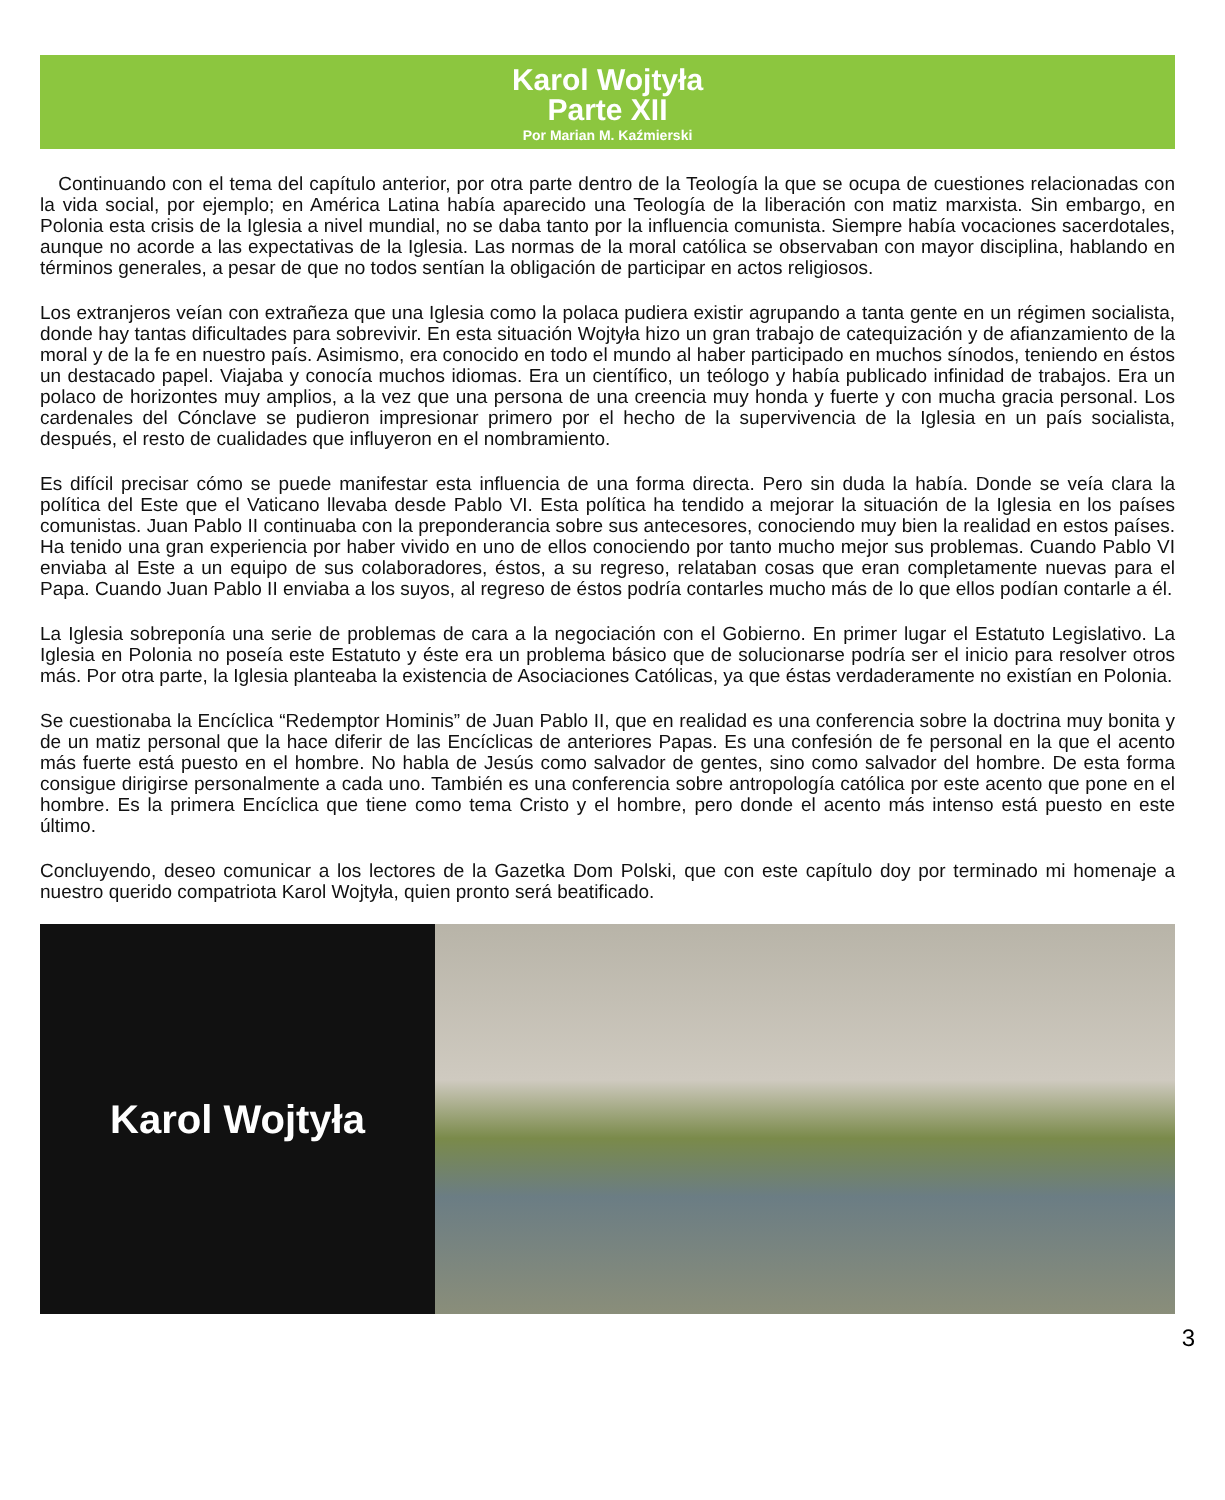Karol Wojtyła
Parte XII
Por Marian M. Kaźmierski
Continuando con el tema del capítulo anterior, por otra parte dentro de la Teología la que se ocupa de cuestiones relacionadas con la vida social, por ejemplo; en América Latina había aparecido una Teología de la liberación con matiz marxista. Sin embargo, en Polonia esta crisis de la Iglesia a nivel mundial, no se daba tanto por la influencia comunista. Siempre había vocaciones sacerdotales, aunque no acorde a las expectativas de la Iglesia. Las normas de la moral católica se observaban con mayor disciplina, hablando en términos generales, a pesar de que no todos sentían la obligación de participar en actos religiosos.
Los extranjeros veían con extrañeza que una Iglesia como la polaca pudiera existir agrupando a tanta gente en un régimen socialista, donde hay tantas dificultades para sobrevivir. En esta situación Wojtyła hizo un gran trabajo de catequización y de afianzamiento de la moral y de la fe en nuestro país. Asimismo, era conocido en todo el mundo al haber participado en muchos sínodos, teniendo en éstos un destacado papel. Viajaba y conocía muchos idiomas. Era un científico, un teólogo y había publicado infinidad de trabajos. Era un polaco de horizontes muy amplios, a la vez que una persona de una creencia muy honda y fuerte y con mucha gracia personal. Los cardenales del Cónclave se pudieron impresionar primero por el hecho de la supervivencia de la Iglesia en un país socialista, después, el resto de cualidades que influyeron en el nombramiento.
Es difícil precisar cómo se puede manifestar esta influencia de una forma directa. Pero sin duda la había. Donde se veía clara la política del Este que el Vaticano llevaba desde Pablo VI. Esta política ha tendido a mejorar la situación de la Iglesia en los países comunistas. Juan Pablo II continuaba con la preponderancia sobre sus antecesores, conociendo muy bien la realidad en estos países. Ha tenido una gran experiencia por haber vivido en uno de ellos conociendo por tanto mucho mejor sus problemas. Cuando Pablo VI enviaba al Este a un equipo de sus colaboradores, éstos, a su regreso, relataban cosas que eran completamente nuevas para el Papa. Cuando Juan Pablo II enviaba a los suyos, al regreso de éstos podría contarles mucho más de lo que ellos podían contarle a él.
La Iglesia sobreponía una serie de problemas de cara a la negociación con el Gobierno. En primer lugar el Estatuto Legislativo. La Iglesia en Polonia no poseía este Estatuto y éste era un problema básico que de solucionarse podría ser el inicio para resolver otros más. Por otra parte, la Iglesia planteaba la existencia de Asociaciones Católicas, ya que éstas verdaderamente no existían en Polonia.
Se cuestionaba la Encíclica “Redemptor Hominis” de Juan Pablo II, que en realidad es una conferencia sobre la doctrina muy bonita y de un matiz personal que la hace diferir de las Encíclicas de anteriores Papas. Es una confesión de fe personal en la que el acento más fuerte está puesto en el hombre. No habla de Jesús como salvador de gentes, sino como salvador del hombre. De esta forma consigue dirigirse personalmente a cada uno. También es una conferencia sobre antropología católica por este acento que pone en el hombre. Es la primera Encíclica que tiene como tema Cristo y el hombre, pero donde el acento más intenso está puesto en este último.
Concluyendo, deseo comunicar a los lectores de la Gazetka Dom Polski, que con este capítulo doy por terminado mi homenaje a nuestro querido compatriota Karol Wojtyła, quien pronto será beatificado.
Karol Wojtyła
3